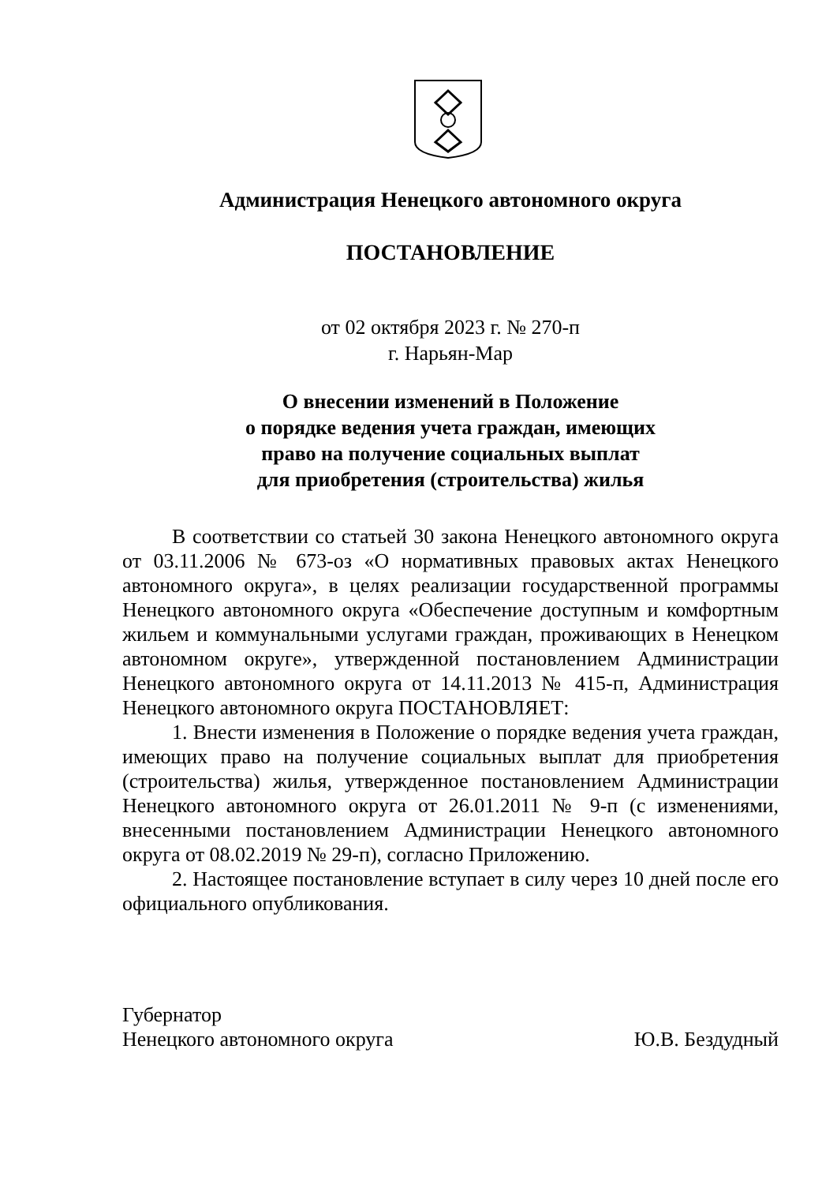Администрация Ненецкого автономного округа
ПОСТАНОВЛЕНИЕ
от 02 октября 2023 г. № 270-п
г. Нарьян-Мар
О внесении изменений в Положение
о порядке ведения учета граждан, имеющих
право на получение социальных выплат
для приобретения (строительства) жилья
В соответствии со статьей 30 закона Ненецкого автономного округа от 03.11.2006 № 673-оз «О нормативных правовых актах Ненецкого автономного округа», в целях реализации государственной программы Ненецкого автономного округа «Обеспечение доступным и комфортным жильем и коммунальными услугами граждан, проживающих в Ненецком автономном округе», утвержденной постановлением Администрации Ненецкого автономного округа от 14.11.2013 № 415-п, Администрация Ненецкого автономного округа ПОСТАНОВЛЯЕТ:
1. Внести изменения в Положение о порядке ведения учета граждан, имеющих право на получение социальных выплат для приобретения (строительства) жилья, утвержденное постановлением Администрации Ненецкого автономного округа от 26.01.2011 № 9-п (с изменениями, внесенными постановлением Администрации Ненецкого автономного округа от 08.02.2019 № 29-п), согласно Приложению.
2. Настоящее постановление вступает в силу через 10 дней после его официального опубликования.
Губернатор
Ненецкого автономного округа
Ю.В. Бездудный